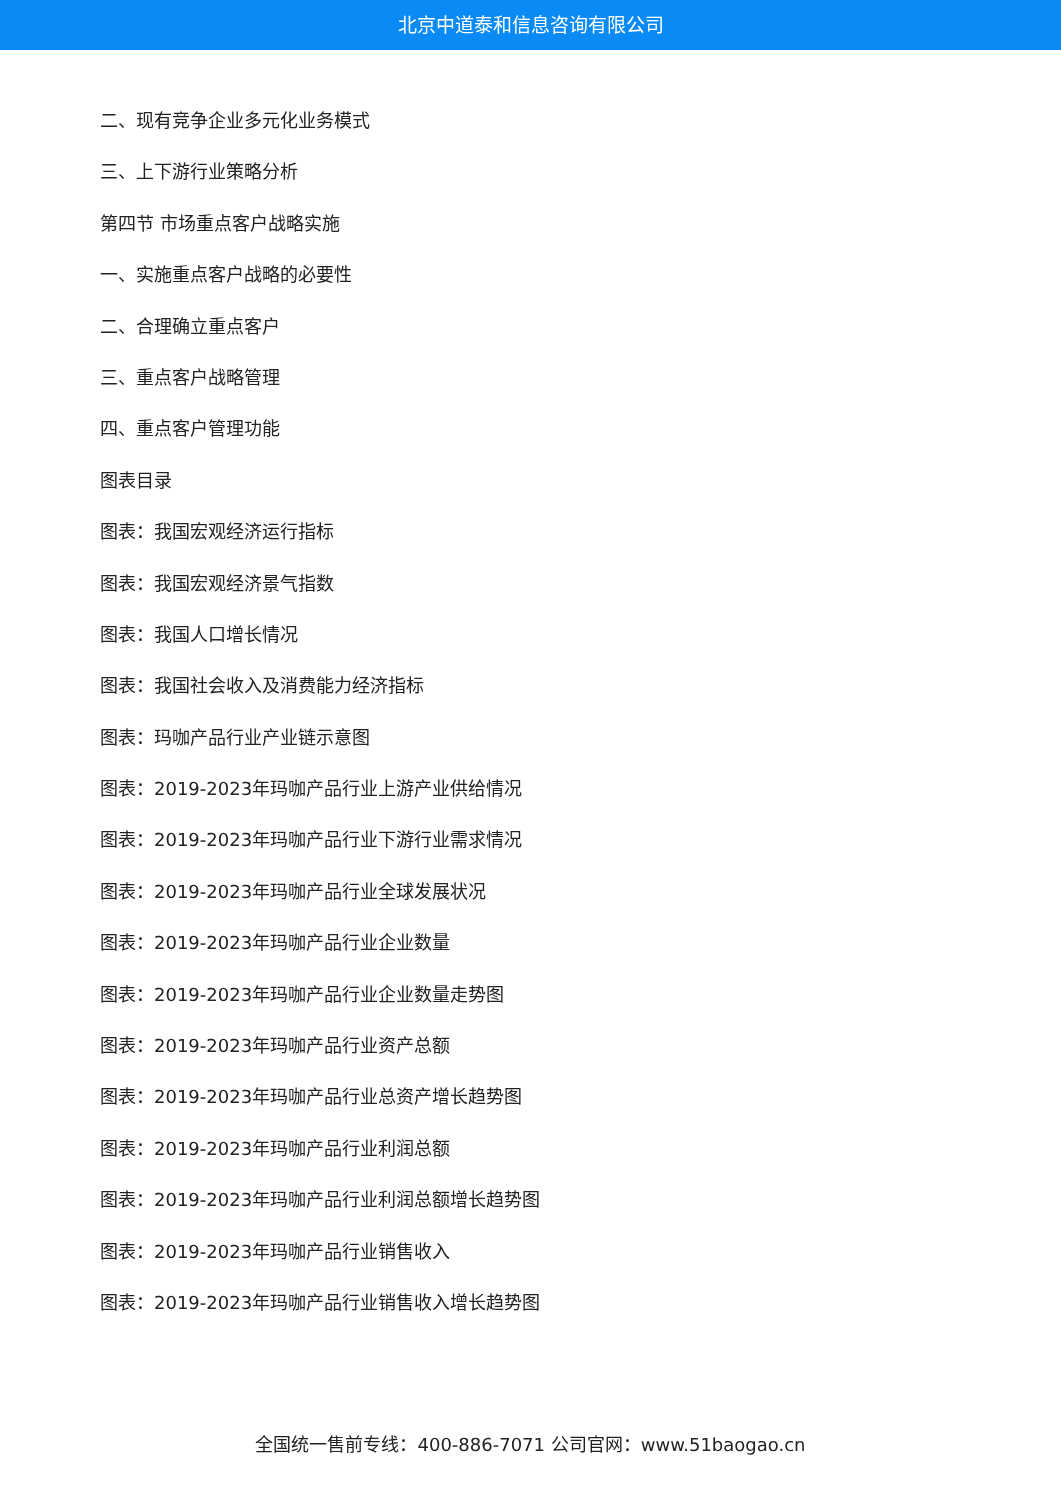北京中道泰和信息咨询有限公司
二、现有竞争企业多元化业务模式
三、上下游行业策略分析
第四节 市场重点客户战略实施
一、实施重点客户战略的必要性
二、合理确立重点客户
三、重点客户战略管理
四、重点客户管理功能
图表目录
图表：我国宏观经济运行指标
图表：我国宏观经济景气指数
图表：我国人口增长情况
图表：我国社会收入及消费能力经济指标
图表：玛咖产品行业产业链示意图
图表：2019-2023年玛咖产品行业上游产业供给情况
图表：2019-2023年玛咖产品行业下游行业需求情况
图表：2019-2023年玛咖产品行业全球发展状况
图表：2019-2023年玛咖产品行业企业数量
图表：2019-2023年玛咖产品行业企业数量走势图
图表：2019-2023年玛咖产品行业资产总额
图表：2019-2023年玛咖产品行业总资产增长趋势图
图表：2019-2023年玛咖产品行业利润总额
图表：2019-2023年玛咖产品行业利润总额增长趋势图
图表：2019-2023年玛咖产品行业销售收入
图表：2019-2023年玛咖产品行业销售收入增长趋势图
全国统一售前专线：400-886-7071 公司官网：www.51baogao.cn